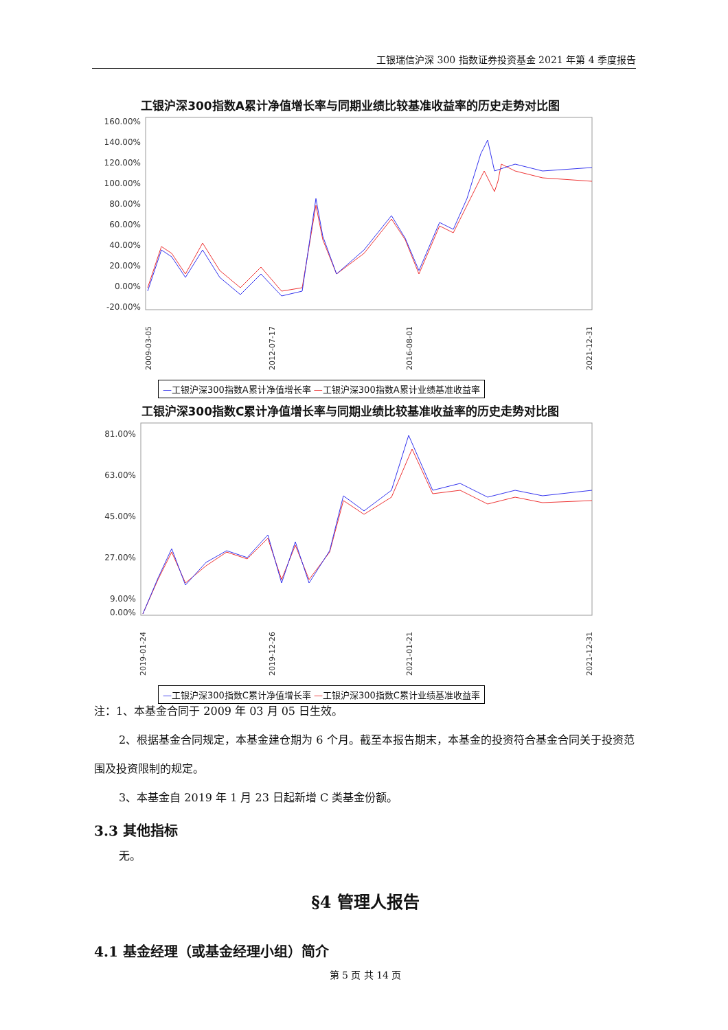工银瑞信沪深 300 指数证券投资基金 2021 年第 4 季度报告
工银沪深300指数A累计净值增长率与同期业绩比较基准收益率的历史走势对比图
160.00%
140.00%
120.00%
100.00%
80.00%
60.00%
40.00%
20.00%
0.00%
-20.00%
2009-03-05
2012-07-17
2016-08-01
2021-12-31
—工银沪深300指数A累计净值增长率 —工银沪深300指数A累计业绩基准收益率
工银沪深300指数C累计净值增长率与同期业绩比较基准收益率的历史走势对比图
81.00%
63.00%
45.00%
27.00%
9.00%
0.00%
2019-01-24
2019-12-26
2021-01-21
2021-12-31
—工银沪深300指数C累计净值增长率 —工银沪深300指数C累计业绩基准收益率
注：1、本基金合同于 2009 年 03 月 05 日生效。
2、根据基金合同规定，本基金建仓期为 6 个月。截至本报告期末，本基金的投资符合基金合同关于投资范围及投资限制的规定。
3、本基金自 2019 年 1 月 23 日起新增 C 类基金份额。
3.3 其他指标
无。
§4 管理人报告
4.1 基金经理（或基金经理小组）简介
第 5 页 共 14 页